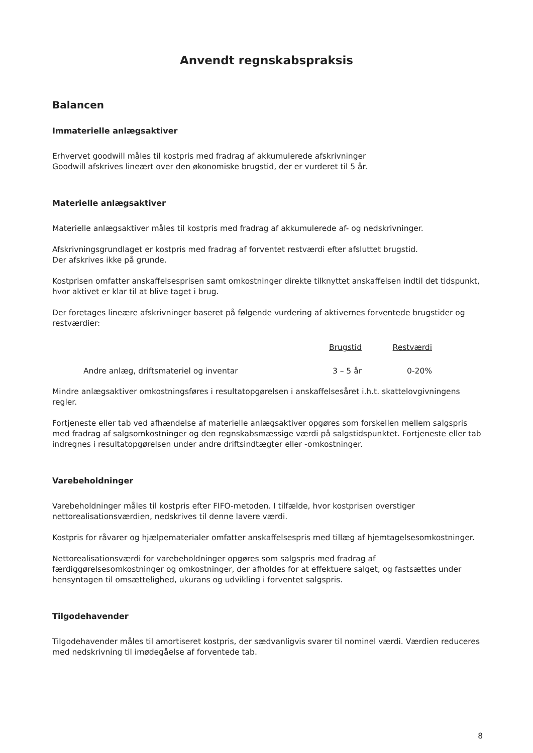Anvendt regnskabspraksis
Balancen
Immaterielle anlægsaktiver
Erhvervet goodwill måles til kostpris med fradrag af akkumulerede afskrivninger
Goodwill afskrives lineært over den økonomiske brugstid, der er vurderet til 5 år.
Materielle anlægsaktiver
Materielle anlægsaktiver måles til kostpris med fradrag af akkumulerede af- og nedskrivninger.
Afskrivningsgrundlaget er kostpris med fradrag af forventet restværdi efter afsluttet brugstid.
Der afskrives ikke på grunde.
Kostprisen omfatter anskaffelsesprisen samt omkostninger direkte tilknyttet anskaffelsen indtil det tidspunkt, hvor aktivet er klar til at blive taget i brug.
Der foretages lineære afskrivninger baseret på følgende vurdering af aktivernes forventede brugstider og restværdier:
| | Brugstid | Restværdi | |
| --- | --- | --- | --- |
| Andre anlæg, driftsmateriel og inventar | 3 – 5 år | 0-20% | |
Mindre anlægsaktiver omkostningsføres i resultatopgørelsen i anskaffelsesåret i.h.t. skattelovgivningens regler.
Fortjeneste eller tab ved afhændelse af materielle anlægsaktiver opgøres som forskellen mellem salgspris med fradrag af salgsomkostninger og den regnskabsmæssige værdi på salgstidspunktet. Fortjeneste eller tab indregnes i resultatopgørelsen under andre driftsindtægter eller -omkostninger.
Varebeholdninger
Varebeholdninger måles til kostpris efter FIFO-metoden. I tilfælde, hvor kostprisen overstiger nettorealisationsværdien, nedskrives til denne lavere værdi.
Kostpris for råvarer og hjælpematerialer omfatter anskaffelsespris med tillæg af hjemtagelsesomkostninger.
Nettorealisationsværdi for varebeholdninger opgøres som salgspris med fradrag af færdiggørelsesomkostninger og omkostninger, der afholdes for at effektuere salget, og fastsættes under hensyntagen til omsættelighed, ukurans og udvikling i forventet salgspris.
Tilgodehavender
Tilgodehavender måles til amortiseret kostpris, der sædvanligvis svarer til nominel værdi. Værdien reduceres med nedskrivning til imødegåelse af forventede tab.
8